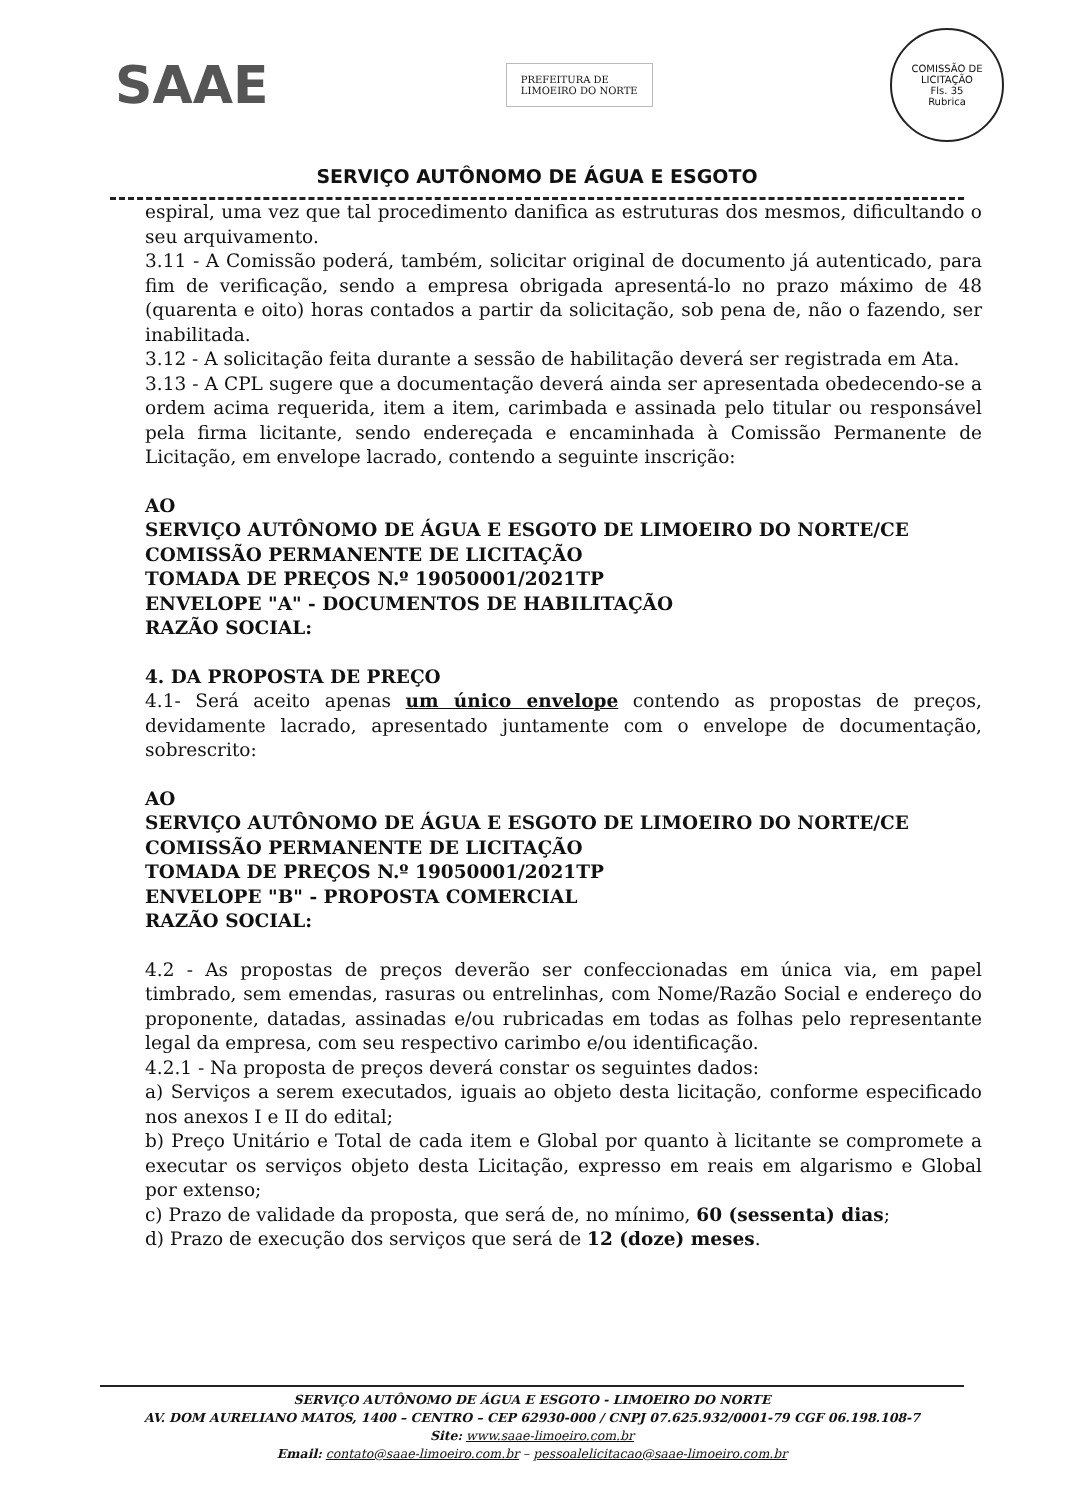SAAE
PREFEITURA DE
LIMOEIRO DO NORTE
COMISSÃO DE LICITAÇÃO
Fls. 35
Rubrica
SERVIÇO AUTÔNOMO DE ÁGUA E ESGOTO
espiral, uma vez que tal procedimento danifica as estruturas dos mesmos, dificultando o seu arquivamento.
3.11 - A Comissão poderá, também, solicitar original de documento já autenticado, para fim de verificação, sendo a empresa obrigada apresentá-lo no prazo máximo de 48 (quarenta e oito) horas contados a partir da solicitação, sob pena de, não o fazendo, ser inabilitada.
3.12 - A solicitação feita durante a sessão de habilitação deverá ser registrada em Ata.
3.13 - A CPL sugere que a documentação deverá ainda ser apresentada obedecendo-se a ordem acima requerida, item a item, carimbada e assinada pelo titular ou responsável pela firma licitante, sendo endereçada e encaminhada à Comissão Permanente de Licitação, em envelope lacrado, contendo a seguinte inscrição:
AO
SERVIÇO AUTÔNOMO DE ÁGUA E ESGOTO DE LIMOEIRO DO NORTE/CE
COMISSÃO PERMANENTE DE LICITAÇÃO
TOMADA DE PREÇOS N.º 19050001/2021TP
ENVELOPE "A" - DOCUMENTOS DE HABILITAÇÃO
RAZÃO SOCIAL:
4. DA PROPOSTA DE PREÇO
4.1- Será aceito apenas um único envelope contendo as propostas de preços, devidamente lacrado, apresentado juntamente com o envelope de documentação, sobrescrito:
AO
SERVIÇO AUTÔNOMO DE ÁGUA E ESGOTO DE LIMOEIRO DO NORTE/CE
COMISSÃO PERMANENTE DE LICITAÇÃO
TOMADA DE PREÇOS N.º 19050001/2021TP
ENVELOPE "B" - PROPOSTA COMERCIAL
RAZÃO SOCIAL:
4.2 - As propostas de preços deverão ser confeccionadas em única via, em papel timbrado, sem emendas, rasuras ou entrelinhas, com Nome/Razão Social e endereço do proponente, datadas, assinadas e/ou rubricadas em todas as folhas pelo representante legal da empresa, com seu respectivo carimbo e/ou identificação.
4.2.1 - Na proposta de preços deverá constar os seguintes dados:
a) Serviços a serem executados, iguais ao objeto desta licitação, conforme especificado nos anexos I e II do edital;
b) Preço Unitário e Total de cada item e Global por quanto à licitante se compromete a executar os serviços objeto desta Licitação, expresso em reais em algarismo e Global por extenso;
c) Prazo de validade da proposta, que será de, no mínimo, 60 (sessenta) dias;
d) Prazo de execução dos serviços que será de 12 (doze) meses.
SERVIÇO AUTÔNOMO DE ÁGUA E ESGOTO - LIMOEIRO DO NORTE
AV. DOM AURELIANO MATOS, 1400 – CENTRO – CEP 62930-000 / CNPJ 07.625.932/0001-79 CGF 06.198.108-7
Site: www.saae-limoeiro.com.br
Email: contato@saae-limoeiro.com.br – pessoalelicitacao@saae-limoeiro.com.br